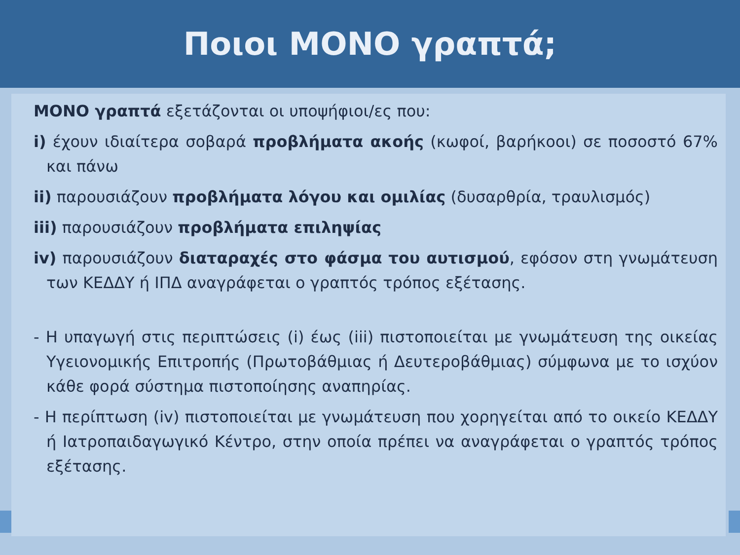Ποιοι ΜΟΝΟ γραπτά;
ΜΟΝΟ γραπτά εξετάζονται οι υποψήφιοι/ες που:
i) έχουν ιδιαίτερα σοβαρά προβλήματα ακοής (κωφοί, βαρήκοοι) σε ποσοστό 67% και πάνω
ii) παρουσιάζουν προβλήματα λόγου και ομιλίας (δυσαρθρία, τραυλισμός)
iii) παρουσιάζουν προβλήματα επιληψίας
iv) παρουσιάζουν διαταραχές στο φάσμα του αυτισμού, εφόσον στη γνωμάτευση των ΚΕΔΔΥ ή ΙΠΔ αναγράφεται ο γραπτός τρόπος εξέτασης.
- Η υπαγωγή στις περιπτώσεις (i) έως (iii) πιστοποιείται με γνωμάτευση της οικείας Υγειονομικής Επιτροπής (Πρωτοβάθμιας ή Δευτεροβάθμιας) σύμφωνα με το ισχύον κάθε φορά σύστημα πιστοποίησης αναπηρίας.
- Η περίπτωση (iv) πιστοποιείται με γνωμάτευση που χορηγείται από το οικείο ΚΕΔΔΥ ή Ιατροπαιδαγωγικό Κέντρο, στην οποία πρέπει να αναγράφεται ο γραπτός τρόπος εξέτασης.